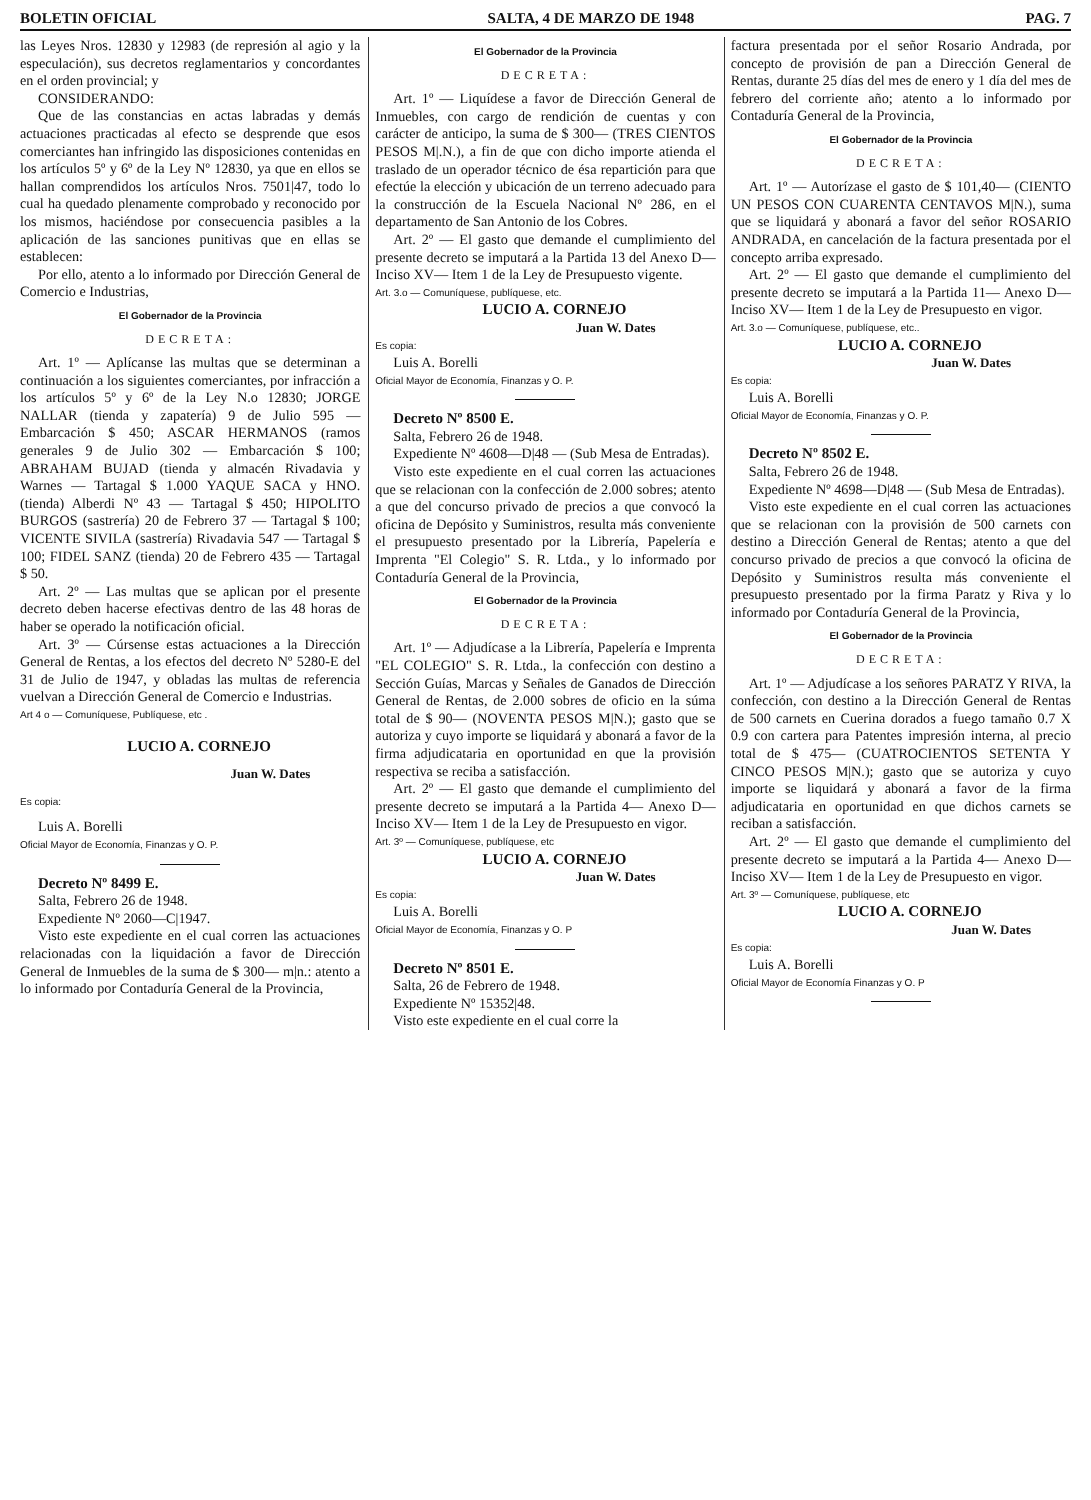BOLETIN OFICIAL SALTA, 4 DE MARZO DE 1948 PAG. 7
las Leyes Nros. 12830 y 12983 (de represión al agio y la especulación), sus decretos reglamentarios y concordantes en el orden provincial; y
CONSIDERANDO:
Que de las constancias en actas labradas y demás actuaciones practicadas al efecto se desprende que esos comerciantes han infringido las disposiciones contenidas en los artículos 5º y 6º de la Ley Nº 12830, ya que en ellos se hallan comprendidos los artículos Nros. 7501|47, todo lo cual ha quedado plenamente comprobado y reconocido por los mismos, haciéndose por consecuencia pasibles a la aplicación de las sanciones punitivas que en ellas se establecen:
Por ello, atento a lo informado por Dirección General de Comercio e Industrias,
El Gobernador de la Provincia
DECRETA:
Art. 1º — Aplícanse las multas que se determinan a continuación a los siguientes comerciantes, por infracción a los artículos 5º y 6º de la Ley N.o 12830; JORGE NALLAR (tienda y zapatería) 9 de Julio 595 — Embarcación $ 450; ASCAR HERMANOS (ramos generales 9 de Julio 302 — Embarcación $ 100; ABRAHAM BUJAD (tienda y almacén Rivadavia y Warnes — Tartagal $ 1.000 YAQUE SACA y HNO. (tienda) Alberdi Nº 43 — Tartagal $ 450; HIPOLITO BURGOS (sastrería) 20 de Febrero 37 — Tartagal $ 100; VICENTE SIVILA (sastrería) Rivadavia 547 — Tartagal $ 100; FIDEL SANZ (tienda) 20 de Febrero 435 — Tartagal $ 50.
Art. 2º — Las multas que se aplican por el presente decreto deben hacerse efectivas dentro de las 48 horas de haber se operado la notificación oficial.
Art. 3º — Cúrsense estas actuaciones a la Dirección General de Rentas, a los efectos del decreto Nº 5280-E del 31 de Julio de 1947, y obladas las multas de referencia vuelvan a Dirección General de Comercio e Industrias.
Art 4 o — Comuníquese, Publíquese, etc .
LUCIO A. CORNEJO
Juan W. Dates
Es copia:
Luis A. Borelli
Oficial Mayor de Economía, Finanzas y O. P.
Decreto Nº 8499 E.
Salta, Febrero 26 de 1948.
Expediente Nº 2060—C|1947.
Visto este expediente en el cual corren las actuaciones relacionadas con la liquidación a favor de Dirección General de Inmuebles de la suma de $ 300— m|n.: atento a lo informado por Contaduría General de la Provincia,
El Gobernador de la Provincia
DECRETA:
Art. 1º — Liquídese a favor de Dirección General de Inmuebles, con cargo de rendición de cuentas y con carácter de anticipo, la suma de $ 300— (TRES CIENTOS PESOS M|.N.), a fin de que con dicho importe atienda el traslado de un operador técnico de ésa repartición para que efectúe la elección y ubicación de un terreno adecuado para la construcción de la Escuela Nacional Nº 286, en el departamento de San Antonio de los Cobres.
Art. 2º — El gasto que demande el cumplimiento del presente decreto se imputará a la Partida 13 del Anexo D— Inciso XV— Item 1 de la Ley de Presupuesto vigente.
Art. 3.o — Comuníquese, publíquese, etc.
LUCIO A. CORNEJO
Juan W. Dates
Es copia:
Luis A. Borelli
Oficial Mayor de Economía, Finanzas y O. P.
Decreto Nº 8500 E.
Salta, Febrero 26 de 1948.
Expediente Nº 4608—D|48 — (Sub Mesa de Entradas).
Visto este expediente en el cual corren las actuaciones que se relacionan con la confección de 2.000 sobres; atento a que del concurso privado de precios a que convocó la oficina de Depósito y Suministros, resulta más conveniente el presupuesto presentado por la Librería, Papelería e Imprenta "El Colegio" S. R. Ltda., y lo informado por Contaduría General de la Provincia,
El Gobernador de la Provincia
DECRETA:
Art. 1º — Adjudícase a la Librería, Papelería e Imprenta "EL COLEGIO" S. R. Ltda., la confección con destino a Sección Guías, Marcas y Señales de Ganados de Dirección General de Rentas, de 2.000 sobres de oficio en la súma total de $ 90— (NOVENTA PESOS M|N.); gasto que se autoriza y cuyo importe se liquidará y abonará a favor de la firma adjudicataria en oportunidad en que la provisión respectiva se reciba a satisfacción.
Art. 2º — El gasto que demande el cumplimiento del presente decreto se imputará a la Partida 4— Anexo D— Inciso XV— Item 1 de la Ley de Presupuesto en vigor.
Art. 3º — Comuníquese, publíquese, etc
LUCIO A. CORNEJO
Juan W. Dates
Es copia:
Luis A. Borelli
Oficial Mayor de Economía, Finanzas y O. P
Decreto Nº 8501 E.
Salta, 26 de Febrero de 1948.
Expediente Nº 15352|48.
Visto este expediente en el cual corre la
factura presentada por el señor Rosario Andrada, por concepto de provisión de pan a Dirección General de Rentas, durante 25 días del mes de enero y 1 día del mes de febrero del corriente año; atento a lo informado por Contaduría General de la Provincia,
El Gobernador de la Provincia
DECRETA:
Art. 1º — Autorízase el gasto de $ 101,40— (CIENTO UN PESOS CON CUARENTA CENTAVOS M|N.), suma que se liquidará y abonará a favor del señor ROSARIO ANDRADA, en cancelación de la factura presentada por el concepto arriba expresado.
Art. 2º — El gasto que demande el cumplimiento del presente decreto se imputará a la Partida 11— Anexo D— Inciso XV— Item 1 de la Ley de Presupuesto en vigor.
Art. 3.o — Comuníquese, publíquese, etc..
LUCIO A. CORNEJO
Juan W. Dates
Es copia:
Luis A. Borelli
Oficial Mayor de Economía, Finanzas y O. P.
Decreto Nº 8502 E.
Salta, Febrero 26 de 1948.
Expediente Nº 4698—D|48 — (Sub Mesa de Entradas).
Visto este expediente en el cual corren las actuaciones que se relacionan con la provisión de 500 carnets con destino a Dirección General de Rentas; atento a que del concurso privado de precios a que convocó la oficina de Depósito y Suministros resulta más conveniente el presupuesto presentado por la firma Paratz y Riva y lo informado por Contaduría General de la Provincia,
El Gobernador de la Provincia
DECRETA:
Art. 1º — Adjudícase a los señores PARATZ Y RIVA, la confección, con destino a la Dirección General de Rentas de 500 carnets en Cuerina dorados a fuego tamaño 0.7 X 0.9 con cartera para Patentes impresión interna, al precio total de $ 475— (CUATROCIENTOS SETENTA Y CINCO PESOS M|N.); gasto que se autoriza y cuyo importe se liquidará y abonará a favor de la firma adjudicataria en oportunidad en que dichos carnets se reciban a satisfacción.
Art. 2º — El gasto que demande el cumplimiento del presente decreto se imputará a la Partida 4— Anexo D— Inciso XV— Item 1 de la Ley de Presupuesto en vigor.
Art. 3º — Comuníquese, publíquese, etc
LUCIO A. CORNEJO
Juan W. Dates
Es copia:
Luis A. Borelli
Oficial Mayor de Economía Finanzas y O. P